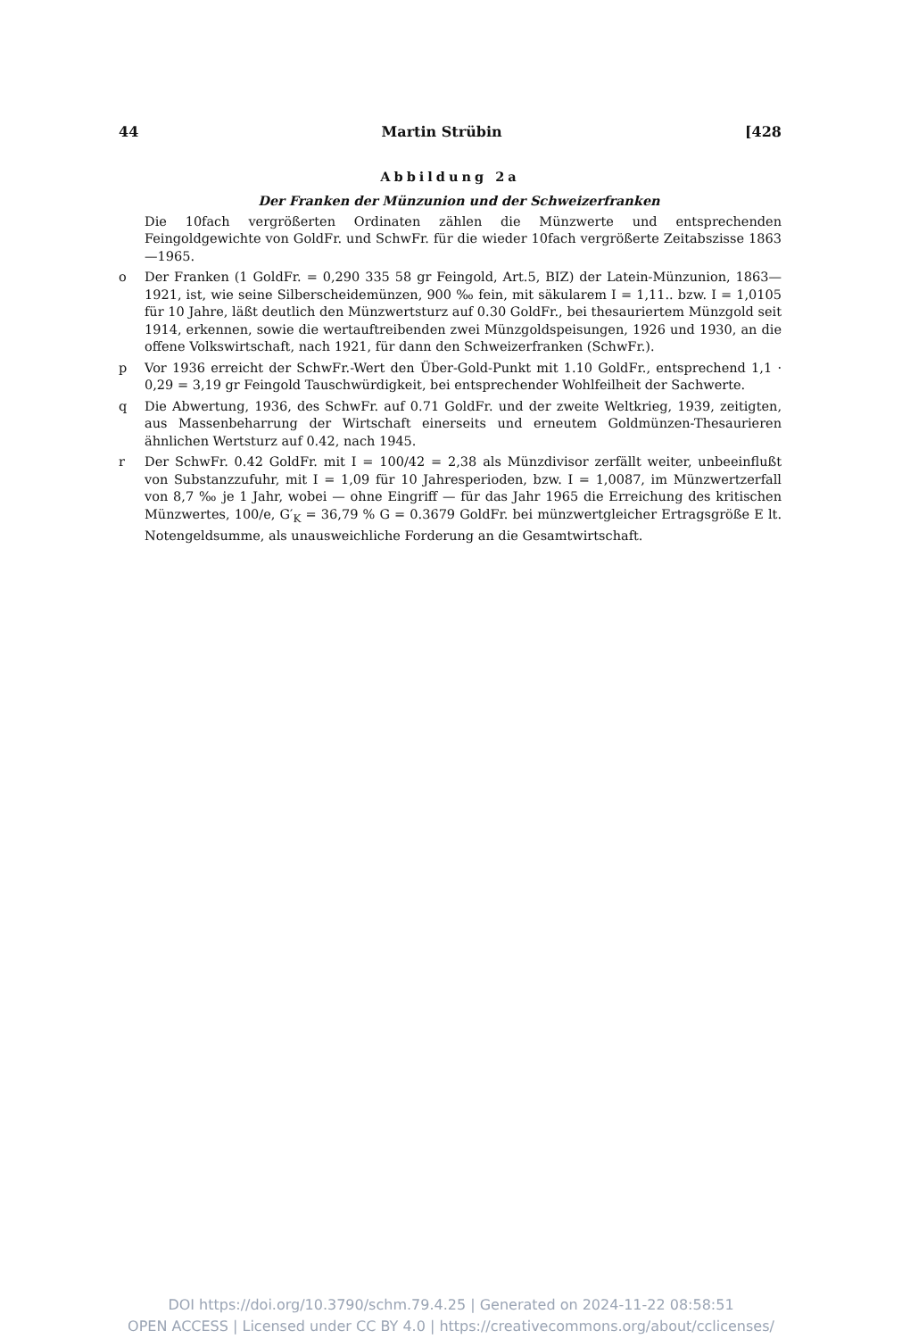44 Martin Strübin [428
Abbildung 2a
Der Franken der Münzunion und der Schweizerfranken
Die 10fach vergrößerten Ordinaten zählen die Münzwerte und entsprechenden Feingoldgewichte von GoldFr. und SchwFr. für die wieder 10fach vergrößerte Zeitabszisse 1863—1965.
o Der Franken (1 GoldFr. = 0,290 335 58 gr Feingold, Art.5, BIZ) der Latein-Münzunion, 1863—1921, ist, wie seine Silberscheidemünzen, 900 ‰ fein, mit säkularem I = 1,11.. bzw. I = 1,0105 für 10 Jahre, läßt deutlich den Münzwertsturz auf 0.30 GoldFr., bei thesauriertem Münzgold seit 1914, erkennen, sowie die wertauftreibenden zwei Münzgoldspeisungen, 1926 und 1930, an die offene Volkswirtschaft, nach 1921, für dann den Schweizerfranken (SchwFr.).
p Vor 1936 erreicht der SchwFr.-Wert den Über-Gold-Punkt mit 1.10 GoldFr., entsprechend 1,1 · 0,29 = 3,19 gr Feingold Tauschwürdigkeit, bei entsprechender Wohlfeilheit der Sachwerte.
q Die Abwertung, 1936, des SchwFr. auf 0.71 GoldFr. und der zweite Weltkrieg, 1939, zeitigten, aus Massenbeharrung der Wirtschaft einerseits und erneutem Goldmünzen-Thesaurieren ähnlichen Wertsturz auf 0.42, nach 1945.
r Der SchwFr. 0.42 GoldFr. mit I = 100/42 = 2,38 als Münzdivisor zerfällt weiter, unbeeinflußt von Substanzzufuhr, mit I = 1,09 für 10 Jahresperioden, bzw. I = 1,0087, im Münzwertzerfall von 8,7 ‰ je 1 Jahr, wobei — ohne Eingriff — für das Jahr 1965 die Erreichung des kritischen Münzwertes, 100/e, G′<sub>K</sub> = 36,79 % G = 0.3679 GoldFr. bei münzwertgleicher Ertragsgröße E lt. Notengeldsumme, als unausweichliche Forderung an die Gesamtwirtschaft.
DOI https://doi.org/10.3790/schm.79.4.25 | Generated on 2024-11-22 08:58:51
OPEN ACCESS | Licensed under CC BY 4.0 | https://creativecommons.org/about/cclicenses/